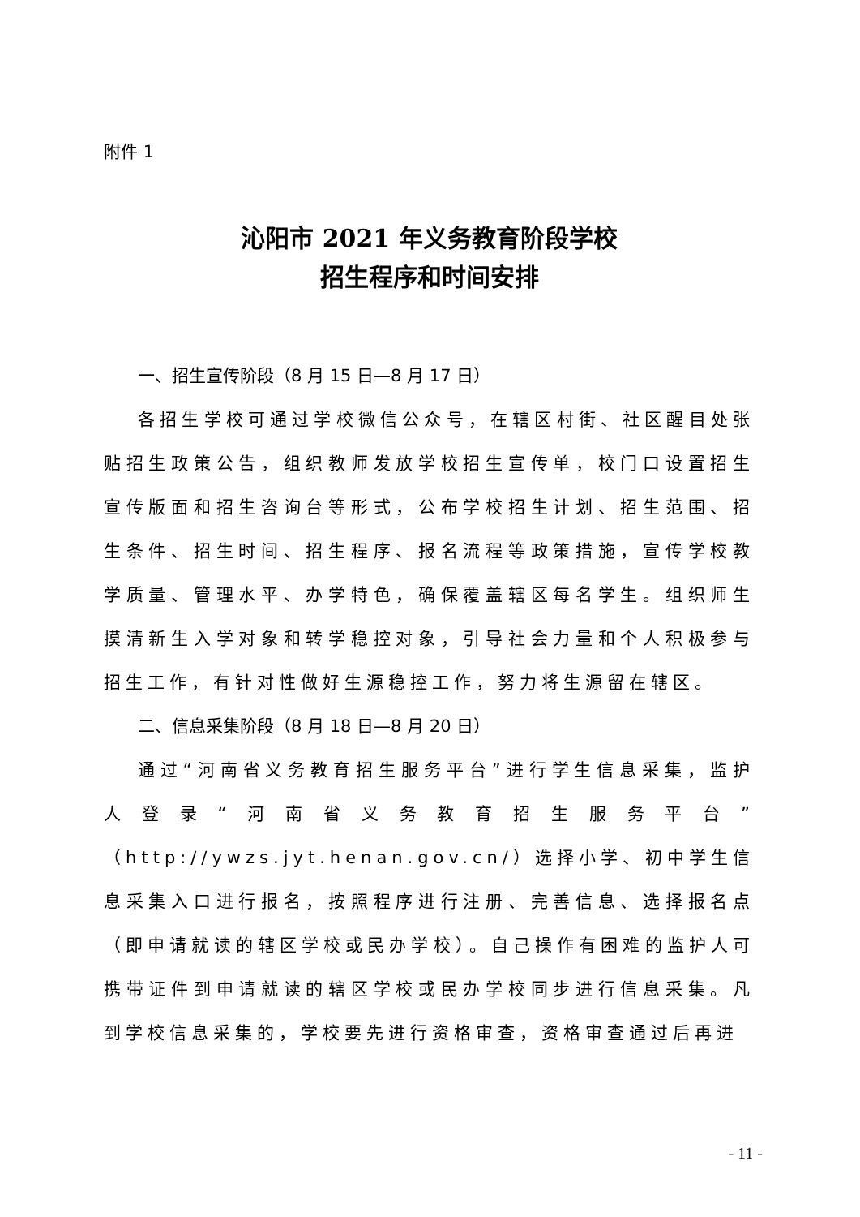附件 1
沁阳市 2021 年义务教育阶段学校
招生程序和时间安排
一、招生宣传阶段（8 月 15 日—8 月 17 日）
各招生学校可通过学校微信公众号，在辖区村街、社区醒目处张贴招生政策公告，组织教师发放学校招生宣传单，校门口设置招生宣传版面和招生咨询台等形式，公布学校招生计划、招生范围、招生条件、招生时间、招生程序、报名流程等政策措施，宣传学校教学质量、管理水平、办学特色，确保覆盖辖区每名学生。组织师生摸清新生入学对象和转学稳控对象，引导社会力量和个人积极参与招生工作，有针对性做好生源稳控工作，努力将生源留在辖区。
二、信息采集阶段（8 月 18 日—8 月 20 日）
通过“河南省义务教育招生服务平台”进行学生信息采集，监护人登录“河南省义务教育招生服务平台”（http://ywzs.jyt.henan.gov.cn/）选择小学、初中学生信息采集入口进行报名，按照程序进行注册、完善信息、选择报名点（即申请就读的辖区学校或民办学校）。自己操作有困难的监护人可携带证件到申请就读的辖区学校或民办学校同步进行信息采集。凡到学校信息采集的，学校要先进行资格审查，资格审查通过后再进
- 11 -